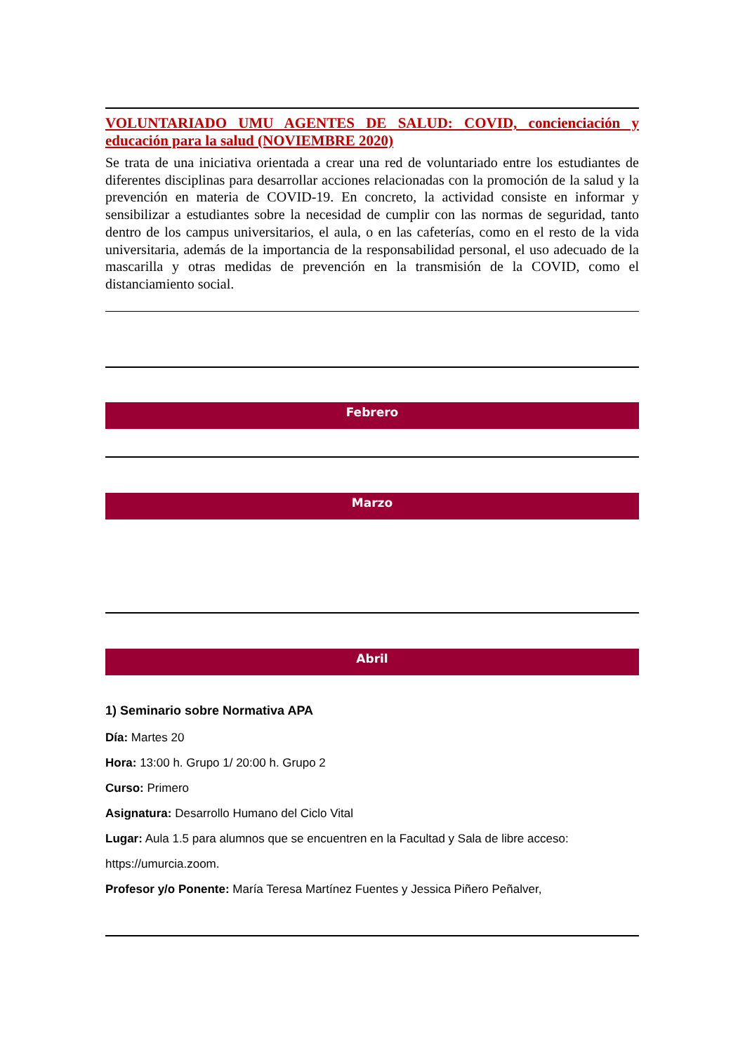VOLUNTARIADO UMU AGENTES DE SALUD: COVID, concienciación y educación para la salud (NOVIEMBRE 2020)
Se trata de una iniciativa orientada a crear una red de voluntariado entre los estudiantes de diferentes disciplinas para desarrollar acciones relacionadas con la promoción de la salud y la prevención en materia de COVID-19. En concreto, la actividad consiste en informar y sensibilizar a estudiantes sobre la necesidad de cumplir con las normas de seguridad, tanto dentro de los campus universitarios, el aula, o en las cafeterías, como en el resto de la vida universitaria, además de la importancia de la responsabilidad personal, el uso adecuado de la mascarilla y otras medidas de prevención en la transmisión de la COVID, como el distanciamiento social.
Febrero
Marzo
Abril
1) Seminario sobre Normativa APA
Día: Martes 20
Hora: 13:00 h. Grupo 1/ 20:00 h. Grupo 2
Curso: Primero
Asignatura: Desarrollo Humano del Ciclo Vital
Lugar: Aula 1.5 para alumnos que se encuentren en la Facultad y Sala de libre acceso:
https://umurcia.zoom.
Profesor y/o Ponente: María Teresa Martínez Fuentes y Jessica Piñero Peñalver,